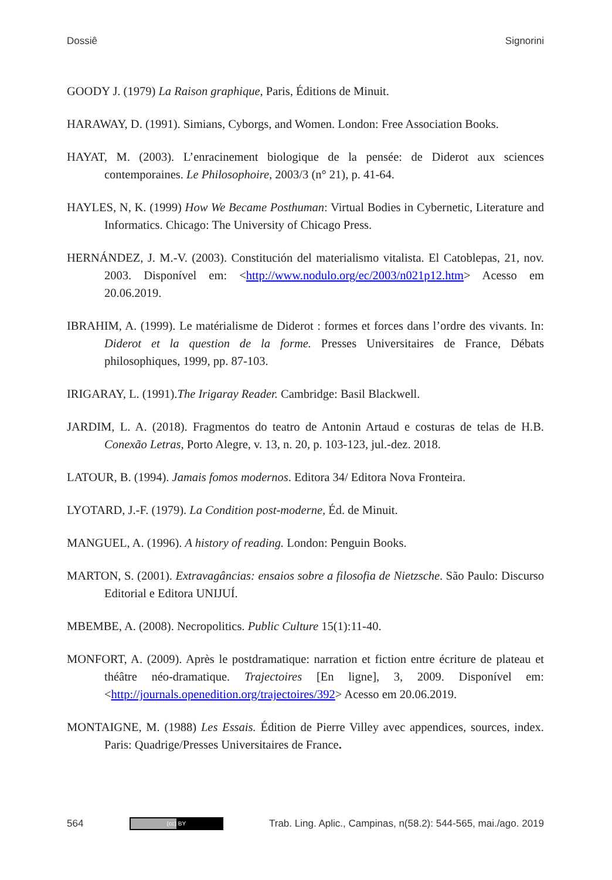Dossiê Signorini
GOODY J. (1979) La Raison graphique, Paris, Éditions de Minuit.
HARAWAY, D. (1991). Simians, Cyborgs, and Women. London: Free Association Books.
HAYAT, M. (2003). L’enracinement biologique de la pensée: de Diderot aux sciences contemporaines. Le Philosophoire, 2003/3 (n° 21), p. 41-64.
HAYLES, N, K. (1999) How We Became Posthuman: Virtual Bodies in Cybernetic, Literature and Informatics. Chicago: The University of Chicago Press.
HERNÁNDEZ, J. M.-V. (2003). Constitución del materialismo vitalista. El Catoblepas, 21, nov. 2003. Disponível em: <http://www.nodulo.org/ec/2003/n021p12.htm> Acesso em 20.06.2019.
IBRAHIM, A. (1999). Le matérialisme de Diderot : formes et forces dans l’ordre des vivants. In: Diderot et la question de la forme. Presses Universitaires de France, Débats philosophiques, 1999, pp. 87-103.
IRIGARAY, L. (1991).The Irigaray Reader. Cambridge: Basil Blackwell.
JARDIM, L. A. (2018). Fragmentos do teatro de Antonin Artaud e costuras de telas de H.B. Conexão Letras, Porto Alegre, v. 13, n. 20, p. 103-123, jul.-dez. 2018.
LATOUR, B. (1994). Jamais fomos modernos. Editora 34/ Editora Nova Fronteira.
LYOTARD, J.-F. (1979). La Condition post-moderne, Éd. de Minuit.
MANGUEL, A. (1996). A history of reading. London: Penguin Books.
MARTON, S. (2001). Extravagâncias: ensaios sobre a filosofia de Nietzsche. São Paulo: Discurso Editorial e Editora UNIJUÍ.
MBEMBE, A. (2008). Necropolitics. Public Culture 15(1):11-40.
MONFORT, A. (2009). Après le postdramatique: narration et fiction entre écriture de plateau et théâtre néo-dramatique. Trajectoires [En ligne], 3, 2009. Disponível em: <http://journals.openedition.org/trajectoires/392> Acesso em 20.06.2019.
MONTAIGNE, M. (1988) Les Essais. Édition de Pierre Villey avec appendices, sources, index. Paris: Quadrige/Presses Universitaires de France.
564 (cc) BY Trab. Ling. Aplic., Campinas, n(58.2): 544-565, mai./ago. 2019